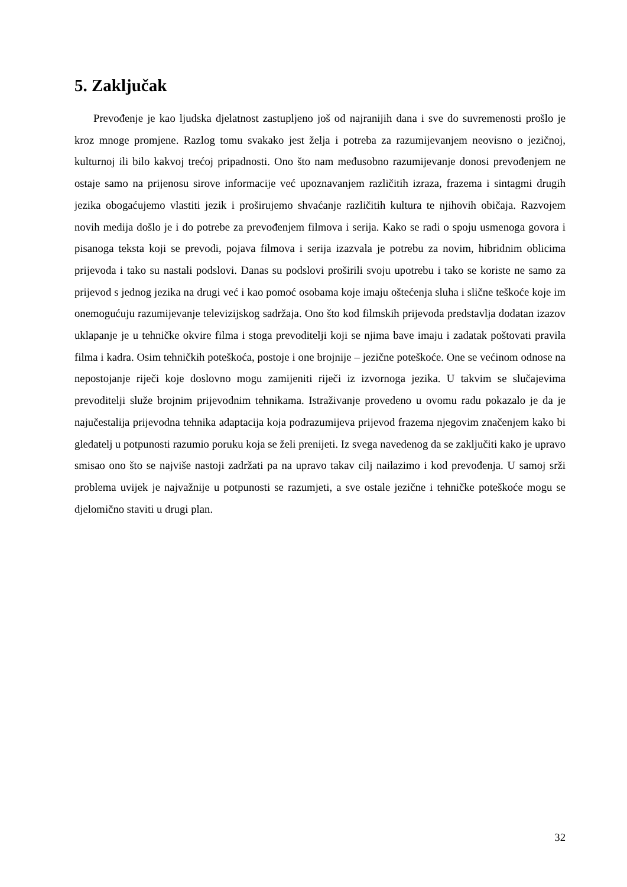5. Zaključak
Prevođenje je kao ljudska djelatnost zastupljeno još od najranijih dana i sve do suvremenosti prošlo je kroz mnoge promjene. Razlog tomu svakako jest želja i potreba za razumijevanjem neovisno o jezičnoj, kulturnoj ili bilo kakvoj trećoj pripadnosti. Ono što nam međusobno razumijevanje donosi prevođenjem ne ostaje samo na prijenosu sirove informacije već upoznavanjem različitih izraza, frazema i sintagmi drugih jezika obogaćujemo vlastiti jezik i proširujemo shvaćanje različitih kultura te njihovih običaja. Razvojem novih medija došlo je i do potrebe za prevođenjem filmova i serija. Kako se radi o spoju usmenoga govora i pisanoga teksta koji se prevodi, pojava filmova i serija izazvala je potrebu za novim, hibridnim oblicima prijevoda i tako su nastali podslovi. Danas su podslovi proširili svoju upotrebu i tako se koriste ne samo za prijevod s jednog jezika na drugi već i kao pomoć osobama koje imaju oštećenja sluha i slične teškoće koje im onemogućuju razumijevanje televizijskog sadržaja. Ono što kod filmskih prijevoda predstavlja dodatan izazov uklapanje je u tehničke okvire filma i stoga prevoditelji koji se njima bave imaju i zadatak poštovati pravila filma i kadra. Osim tehničkih poteškoća, postoje i one brojnije – jezične poteškoće. One se većinom odnose na nepostojanje riječi koje doslovno mogu zamijeniti riječi iz izvornoga jezika. U takvim se slučajevima prevoditelji služe brojnim prijevodnim tehnikama. Istraživanje provedeno u ovomu radu pokazalo je da je najučestalija prijevodna tehnika adaptacija koja podrazumijeva prijevod frazema njegovim značenjem kako bi gledatelj u potpunosti razumio poruku koja se želi prenijeti. Iz svega navedenog da se zaključiti kako je upravo smisao ono što se najviše nastoji zadržati pa na upravo takav cilj nailazimo i kod prevođenja. U samoj srži problema uvijek je najvažnije u potpunosti se razumjeti, a sve ostale jezične i tehničke poteškoće mogu se djelomično staviti u drugi plan.
32